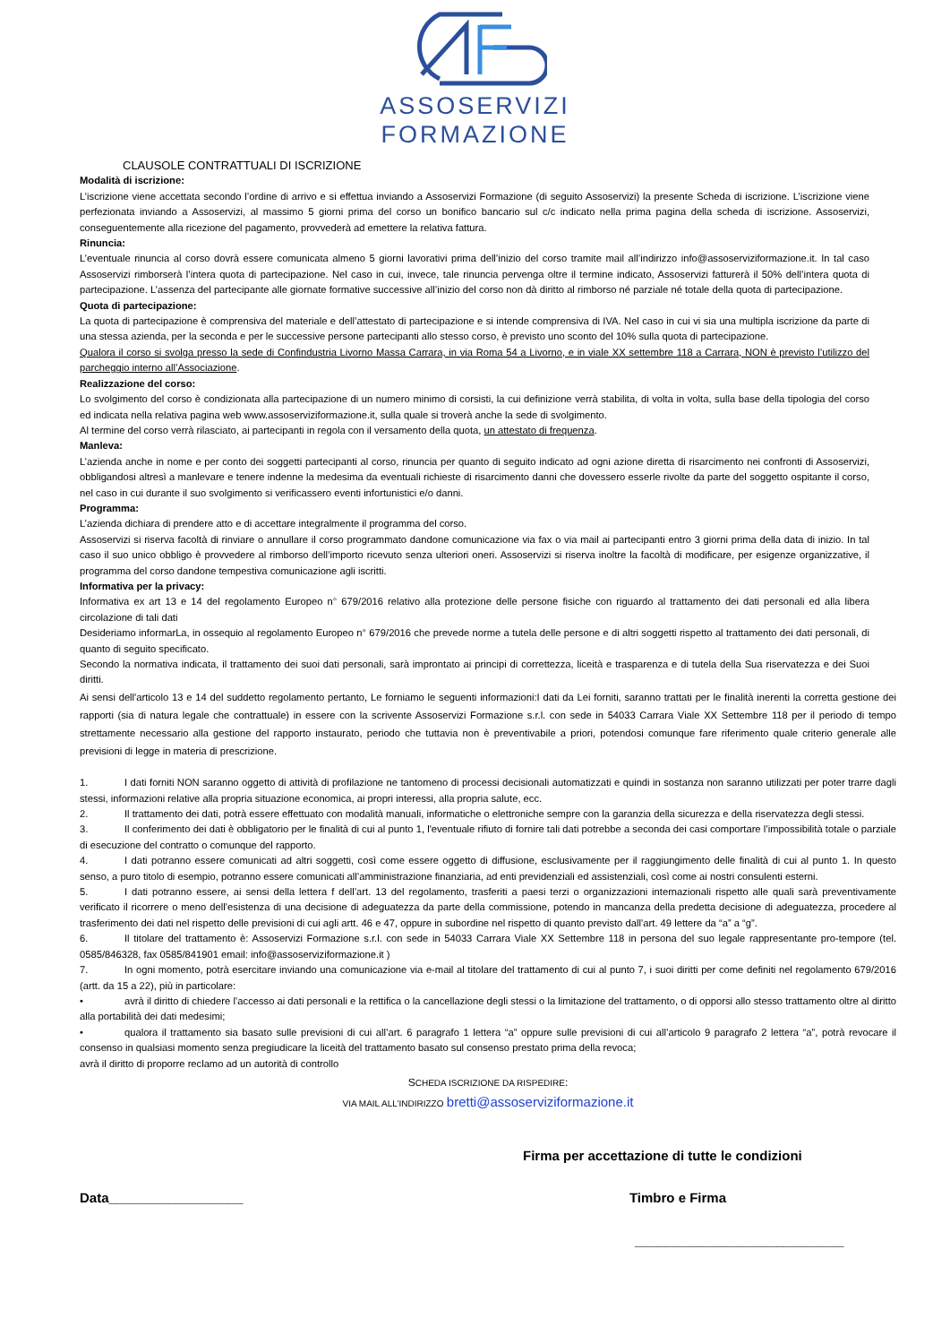ASSOSERVIZI
FORMAZIONE
CLAUSOLE CONTRATTUALI DI ISCRIZIONE
Modalità di iscrizione:
L’iscrizione viene accettata secondo l’ordine di arrivo e si effettua inviando a Assoservizi Formazione (di seguito Assoservizi) la presente Scheda di iscrizione. L’iscrizione viene perfezionata inviando a Assoservizi, al massimo 5 giorni prima del corso un bonifico bancario sul c/c indicato nella prima pagina della scheda di iscrizione. Assoservizi, conseguentemente alla ricezione del pagamento, provvederà ad emettere la relativa fattura.
Rinuncia:
L’eventuale rinuncia al corso dovrà essere comunicata almeno 5 giorni lavorativi prima dell’inizio del corso tramite mail all’indirizzo info@assoserviziformazione.it. In tal caso Assoservizi rimborserà l’intera quota di partecipazione. Nel caso in cui, invece, tale rinuncia pervenga oltre il termine indicato, Assoservizi fatturerà il 50% dell’intera quota di partecipazione. L’assenza del partecipante alle giornate formative successive all’inizio del corso non dà diritto al rimborso né parziale né totale della quota di partecipazione.
Quota di partecipazione:
La quota di partecipazione è comprensiva del materiale e dell’attestato di partecipazione e si intende comprensiva di IVA. Nel caso in cui vi sia una multipla iscrizione da parte di una stessa azienda, per la seconda e per le successive persone partecipanti allo stesso corso, è previsto uno sconto del 10% sulla quota di partecipazione.
Qualora il corso si svolga presso la sede di Confindustria Livorno Massa Carrara, in via Roma 54 a Livorno, e in viale XX settembre 118 a Carrara, NON è previsto l’utilizzo del parcheggio interno all’Associazione.
Realizzazione del corso:
Lo svolgimento del corso è condizionata alla partecipazione di un numero minimo di corsisti, la cui definizione verrà stabilita, di volta in volta, sulla base della tipologia del corso ed indicata nella relativa pagina web www.assoserviziformazione.it, sulla quale si troverà anche la sede di svolgimento.
Al termine del corso verrà rilasciato, ai partecipanti in regola con il versamento della quota, un attestato di frequenza.
Manleva:
L’azienda anche in nome e per conto dei soggetti partecipanti al corso, rinuncia per quanto di seguito indicato ad ogni azione diretta di risarcimento nei confronti di Assoservizi, obbligandosi altresì a manlevare e tenere indenne la medesima da eventuali richieste di risarcimento danni che dovessero esserle rivolte da parte del soggetto ospitante il corso, nel caso in cui durante il suo svolgimento si verificassero eventi infortunistici e/o danni.
Programma:
L’azienda dichiara di prendere atto e di accettare integralmente il programma del corso.
Assoservizi si riserva facoltà di rinviare o annullare il corso programmato dandone comunicazione via fax o via mail ai partecipanti entro 3 giorni prima della data di inizio. In tal caso il suo unico obbligo è provvedere al rimborso dell’importo ricevuto senza ulteriori oneri. Assoservizi si riserva inoltre la facoltà di modificare, per esigenze organizzative, il programma del corso dandone tempestiva comunicazione agli iscritti.
Informativa per la privacy:
Informativa ex art 13 e 14 del regolamento Europeo n° 679/2016 relativo alla protezione delle persone fisiche con riguardo al trattamento dei dati personali ed alla libera circolazione di tali dati
Desideriamo informarLa, in ossequio al regolamento Europeo n° 679/2016 che prevede norme a tutela delle persone e di altri soggetti rispetto al trattamento dei dati personali, di quanto di seguito specificato.
Secondo la normativa indicata, il trattamento dei suoi dati personali, sarà improntato ai principi di correttezza, liceità e trasparenza e di tutela della Sua riservatezza e dei Suoi diritti.
Ai sensi dell'articolo 13 e 14 del suddetto regolamento pertanto, Le forniamo le seguenti informazioni:I dati da Lei forniti, saranno trattati per le finalità inerenti la corretta gestione dei rapporti (sia di natura legale che contrattuale) in essere con la scrivente Assoservizi Formazione s.r.l. con sede in 54033 Carrara Viale XX Settembre 118 per il periodo di tempo strettamente necessario alla gestione del rapporto instaurato, periodo che tuttavia non è preventivabile a priori, potendosi comunque fare riferimento quale criterio generale alle previsioni di legge in materia di prescrizione.
1. I dati forniti NON saranno oggetto di attività di profilazione ne tantomeno di processi decisionali automatizzati e quindi in sostanza non saranno utilizzati per poter trarre dagli stessi, informazioni relative alla propria situazione economica, ai propri interessi, alla propria salute, ecc.
2. Il trattamento dei dati, potrà essere effettuato con modalità manuali, informatiche o elettroniche sempre con la garanzia della sicurezza e della riservatezza degli stessi.
3. Il conferimento dei dati è obbligatorio per le finalità di cui al punto 1, l'eventuale rifiuto di fornire tali dati potrebbe a seconda dei casi comportare l’impossibilità totale o parziale di esecuzione del contratto o comunque del rapporto.
4. I dati potranno essere comunicati ad altri soggetti, così come essere oggetto di diffusione, esclusivamente per il raggiungimento delle finalità di cui al punto 1. In questo senso, a puro titolo di esempio, potranno essere comunicati all’amministrazione finanziaria, ad enti previdenziali ed assistenziali, così come ai nostri consulenti esterni.
5. I dati potranno essere, ai sensi della lettera f dell’art. 13 del regolamento, trasferiti a paesi terzi o organizzazioni internazionali rispetto alle quali sarà preventivamente verificato il ricorrere o meno dell’esistenza di una decisione di adeguatezza da parte della commissione, potendo in mancanza della predetta decisione di adeguatezza, procedere al trasferimento dei dati nel rispetto delle previsioni di cui agli artt. 46 e 47, oppure in subordine nel rispetto di quanto previsto dall’art. 49 lettere da “a” a “g”.
6. Il titolare del trattamento è: Assoservizi Formazione s.r.l. con sede in 54033 Carrara Viale XX Settembre 118 in persona del suo legale rappresentante pro-tempore (tel. 0585/846328, fax 0585/841901 email: info@assoserviziformazione.it )
7. In ogni momento, potrà esercitare inviando una comunicazione via e-mail al titolare del trattamento di cui al punto 7, i suoi diritti per come definiti nel regolamento 679/2016 (artt. da 15 a 22), più in particolare:
• avrà il diritto di chiedere l’accesso ai dati personali e la rettifica o la cancellazione degli stessi o la limitazione del trattamento, o di opporsi allo stesso trattamento oltre al diritto alla portabilità dei dati medesimi;
• qualora il trattamento sia basato sulle previsioni di cui all’art. 6 paragrafo 1 lettera “a” oppure sulle previsioni di cui all’articolo 9 paragrafo 2 lettera “a”, potrà revocare il consenso in qualsiasi momento senza pregiudicare la liceità del trattamento basato sul consenso prestato prima della revoca;
avrà il diritto di proporre reclamo ad un autorità di controllo
SCHEDA ISCRIZIONE DA RISPEDIRE:
VIA MAIL ALL’INDIRIZZO bretti@assoserviziformazione.it
Firma per accettazione di tutte le condizioni
Data__________________ Timbro e Firma
____________________________